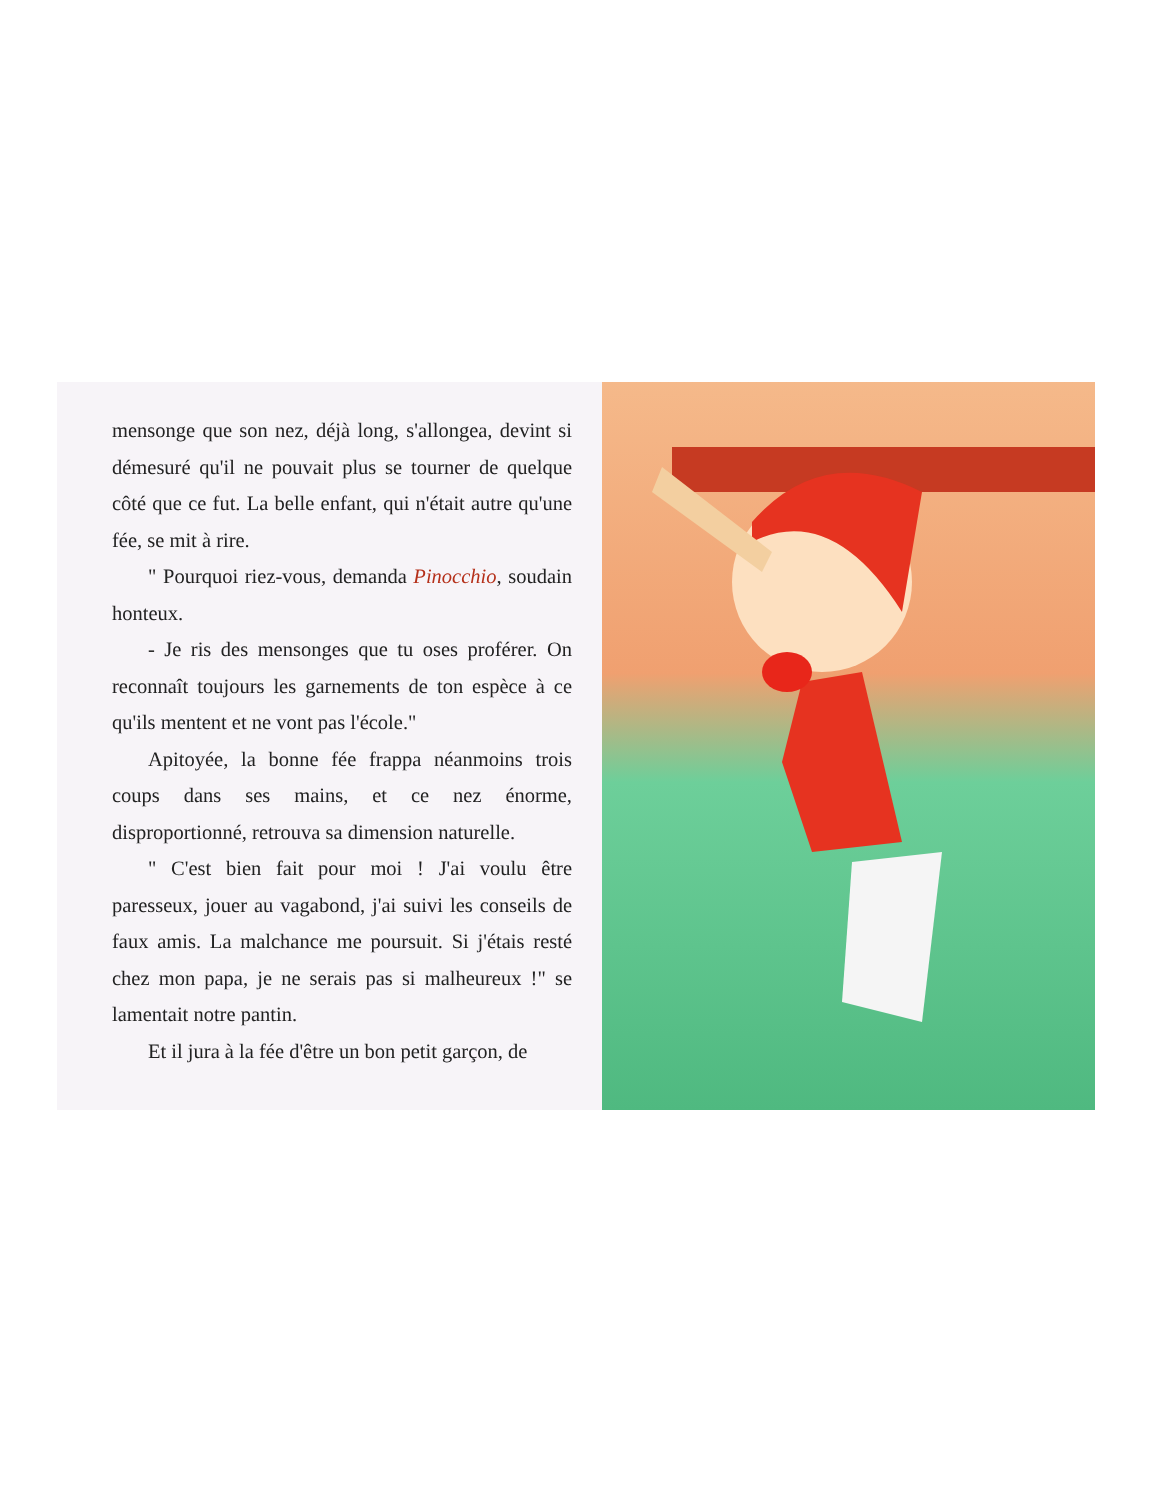mensonge que son nez, déjà long, s'allongea, devint si démesuré qu'il ne pouvait plus se tourner de quelque côté que ce fut. La belle enfant, qui n'était autre qu'une fée, se mit à rire.
" Pourquoi riez-vous, demanda Pinocchio, soudain honteux.
- Je ris des mensonges que tu oses proférer. On reconnaît toujours les garnements de ton espèce à ce qu'ils mentent et ne vont pas l'école."
Apitoyée, la bonne fée frappa néanmoins trois coups dans ses mains, et ce nez énorme, disproportionné, retrouva sa dimension naturelle.
" C'est bien fait pour moi ! J'ai voulu être paresseux, jouer au vagabond, j'ai suivi les conseils de faux amis. La malchance me poursuit. Si j'étais resté chez mon papa, je ne serais pas si malheureux !" se lamentait notre pantin.
Et il jura à la fée d'être un bon petit garçon, de